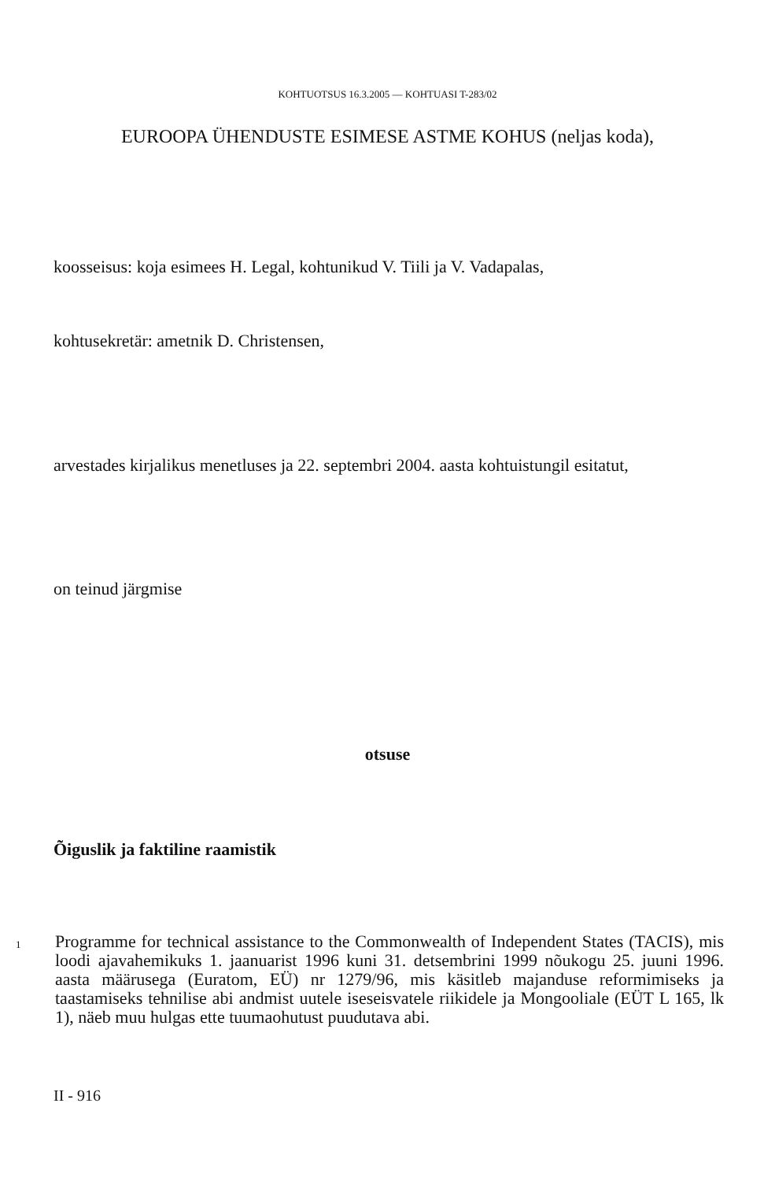KOHTUOTSUS 16.3.2005 — KOHTUASI T-283/02
EUROOPA ÜHENDUSTE ESIMESE ASTME KOHUS (neljas koda),
koosseisus: koja esimees H. Legal, kohtunikud V. Tiili ja V. Vadapalas,
kohtusekretär: ametnik D. Christensen,
arvestades kirjalikus menetluses ja 22. septembri 2004. aasta kohtuistungil esitatut,
on teinud järgmise
otsuse
Õiguslik ja faktiline raamistik
1
Programme for technical assistance to the Commonwealth of Independent States (TACIS), mis loodi ajavahemikuks 1. jaanuarist 1996 kuni 31. detsembrini 1999 nõukogu 25. juuni 1996. aasta määrusega (Euratom, EÜ) nr 1279/96, mis käsitleb majanduse reformimiseks ja taastamiseks tehnilise abi andmist uutele iseseisvatele riikidele ja Mongooliale (EÜT L 165, lk 1), näeb muu hulgas ette tuumaohutust puudutava abi.
II - 916